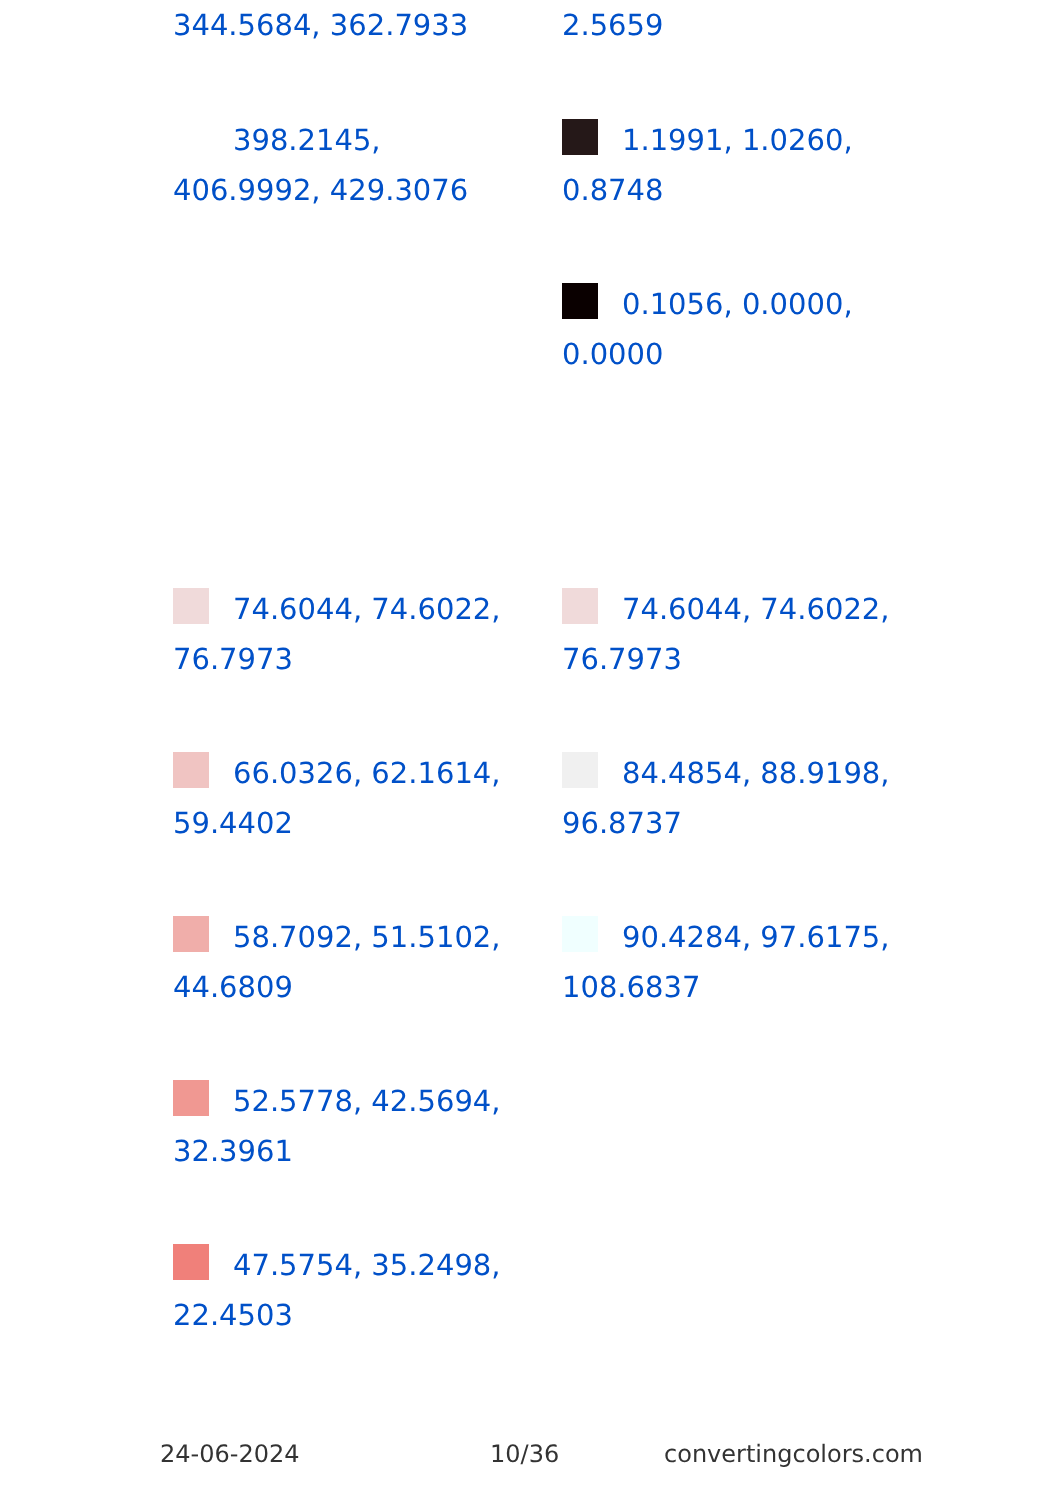344.5684, 362.7933 2.5659
398.2145, 406.9992, 429.3076
1.1991, 1.0260, 0.8748
0.1056, 0.0000, 0.0000
74.6044, 74.6022, 76.7973
74.6044, 74.6022, 76.7973
66.0326, 62.1614, 59.4402
84.4854, 88.9198, 96.8737
58.7092, 51.5102, 44.6809
90.4284, 97.6175, 108.6837
52.5778, 42.5694, 32.3961
47.5754, 35.2498, 22.4503
24-06-2024 10/36 convertingcolors.com